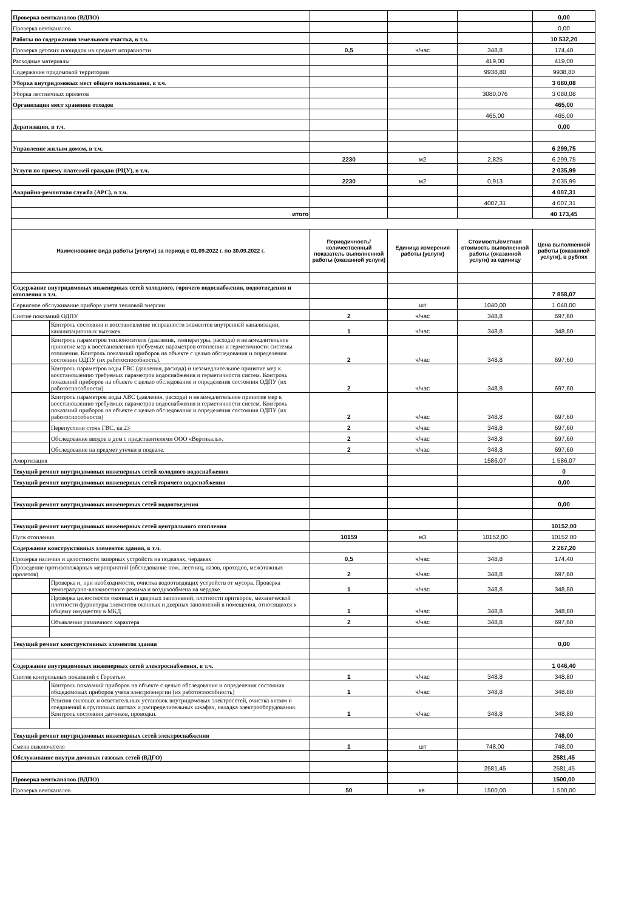| Проверка вентканалов (ВДПО) | | | | | 0,00 |
| Проверка вентканалов | | | | | 0,00 |
| Работы по содержанию земельного участка, в т.ч. | | | | | 10 532,20 |
| Проверка детских площадок на предмет исправности | | 0,5 | ч/час | 348,8 | 174,40 |
| Расходные материалы | | | | 419,00 | 419,00 |
| Содержание придомовой территории | | | | 9938,80 | 9938,80 |
| Уборка внутридомовых мест общего пользования, в т.ч. | | | | | 3 080,08 |
| Уборка лестничных пролетов | | | | 3080,076 | 3 080,08 |
| Организация мест хранения отходов | | | | | 465,00 |
| | | | | 465,00 | 465,00 |
| Дератизация, в т.ч. | | | | | 0,00 |
| Управление жилым домом, в т.ч. | | | | | 6 299,75 |
| | | 2230 | м2 | 2,825 | 6 299,75 |
| Услуги по приему платежей граждан (РЦУ), в т.ч. | | | | | 2 035,99 |
| | | 2230 | м2 | 0,913 | 2 035,99 |
| Аварийно-ремонтная служба (АРС), в т.ч. | | | | | 4 007,31 |
| | | | | 4007,31 | 4 007,31 |
| итого | | | | | 40 173,45 |
| Наименование вида работы (услуги) за период с 01.09.2022 г. по 30.09.2022 г. | | Периодичность/ количественный показатель выполненной работы (оказанной услуги) | Единица измерения работы (услуги) | Стоимость/сметная стоимость выполненной работы (оказанной услуги) за единицу | Цена выполненной работы (оказанной услуги), в рублях |
| Содержание внутридомовых инженерных сетей холодного, горячего водоснабжения, водоотведения и отопления в т.ч. | | | | | 7 858,07 |
| Сервисное обслуживание прибора учета тепловой энергии | | | шт | 1040,00 | 1 040,00 |
| Снятие показаний ОДПУ | | 2 | ч/час | 348,8 | 697,60 |
| | Контроль состояния и восстановление исправности элементов внутренней канализации, канализационных вытяжек. | 1 | ч/час | 348,8 | 348,80 |
| | Контроль параметров теплоносителя (давления, температуры, расхода) и незамедлительное принятие мер к восстановлению требуемых параметров отопления и герметичности системы отопления. Контроль показаний приборов на объекте с целью обследования и определения состояния ОДПУ (их работоспособность). | 2 | ч/час | 348,8 | 697,60 |
| | Контроль параметров воды ГВС (давления, расхода) и незамедлительное принятие мер к восстановлению требуемых параметров водоснабжения и герметичности систем. Контроль показаний приборов на объекте с целью обследования и определения состояния ОДПУ (их работоспособности) | 2 | ч/час | 348,8 | 697,60 |
| | Контроль параметров воды ХВС (давления, расхода) и незамедлительное принятие мер к восстановлению требуемых параметров водоснабжения и герметичности систем. Контроль показаний приборов на объекте с целью обследования и определения состояния ОДПУ (их работоспособности) | 2 | ч/час | 348,8 | 697,60 |
| | Перепустили стояк ГВС. кв.23 | 2 | ч/час | 348,8 | 697,60 |
| | Обследование вводов в дом с представителями ООО «Вертикаль». | 2 | ч/час | 348,8 | 697,60 |
| | Обследование на предмет утечки в подвале. | 2 | ч/час | 348,8 | 697,60 |
| Амортизация | | | | 1586,07 | 1 586,07 |
| Текущий ремонт внутридомовых инженерных сетей холодного водоснабжения | | | | | 0 |
| Текущий ремонт внутридомовых инженерных сетей горячего водоснабжения | | | | | 0,00 |
| Текущий ремонт внутридомовых инженерных сетей водоотведения | | | | | 0,00 |
| Текущий ремонт внутридомовых инженерных сетей центрального отопления | | | | | 10152,00 |
| Пуск отопления | | 10159 | м3 | 10152,00 | 10152,00 |
| Содержание конструктивных элементов здания, в т.ч. | | | | | 2 267,20 |
| Проверка наличия и целостности запорных устройств на подвалах, чердаках | | 0,5 | ч/час | 348,8 | 174,40 |
| Проведение противопожарных мероприятий (обследование пож. лестниц, лазов, проходов, межэтажных пролетов) | | 2 | ч/час | 348,8 | 697,60 |
| | Проверка и, при необходимости, очистка водоотводящих устройств от мусора. Проверка температурно-влажностного режима и воздухообмена на чердаке. | 1 | ч/час | 348,8 | 348,80 |
| | Проверка целостности оконных и дверных заполнений, плотности притворов, механической плотности фурнитуры элементов оконных и дверных заполнений в помещения, относящихся к общему имуществу в МКД | 1 | ч/час | 348,8 | 348,80 |
| | Объявления различного характера | 2 | ч/час | 348,8 | 697,60 |
| Текущий ремонт конструктивных элементов здания | | | | | 0,00 |
| Содержание внутридомовых инженерных сетей электроснабжения, в т.ч. | | | | | 1 046,40 |
| Снятие контрольных показаний с Горсетью | | 1 | ч/час | 348,8 | 348,80 |
| | Контроль показаний приборов на объекте с целью обследования и определения состояния общедомовых приборов учета электроэнергии (их работоспособность) | 1 | ч/час | 348,8 | 348,80 |
| | Ревизия силовых и осветительных установок внутридомовых электросетей, очистка клемм и соединений в групповых щитках и распределительных шкафах, наладка электрооборудования. Контроль состояния датчиков, проводки. | 1 | ч/час | 348,8 | 348,80 |
| Текущий ремонт внутридомовых инженерных сетей электроснабжения | | | | | 748,00 |
| Смена выключателя | | 1 | шт | 748,00 | 748,00 |
| Обслуживание внутри домовых газовых сетей (ВДГО) | | | | | 2581,45 |
| | | | | 2581,45 | 2581,45 |
| Проверка вентканалов (ВДПО) | | | | | 1500,00 |
| Проверка вентканалов | | 50 | кв. | 1500,00 | 1 500,00 |